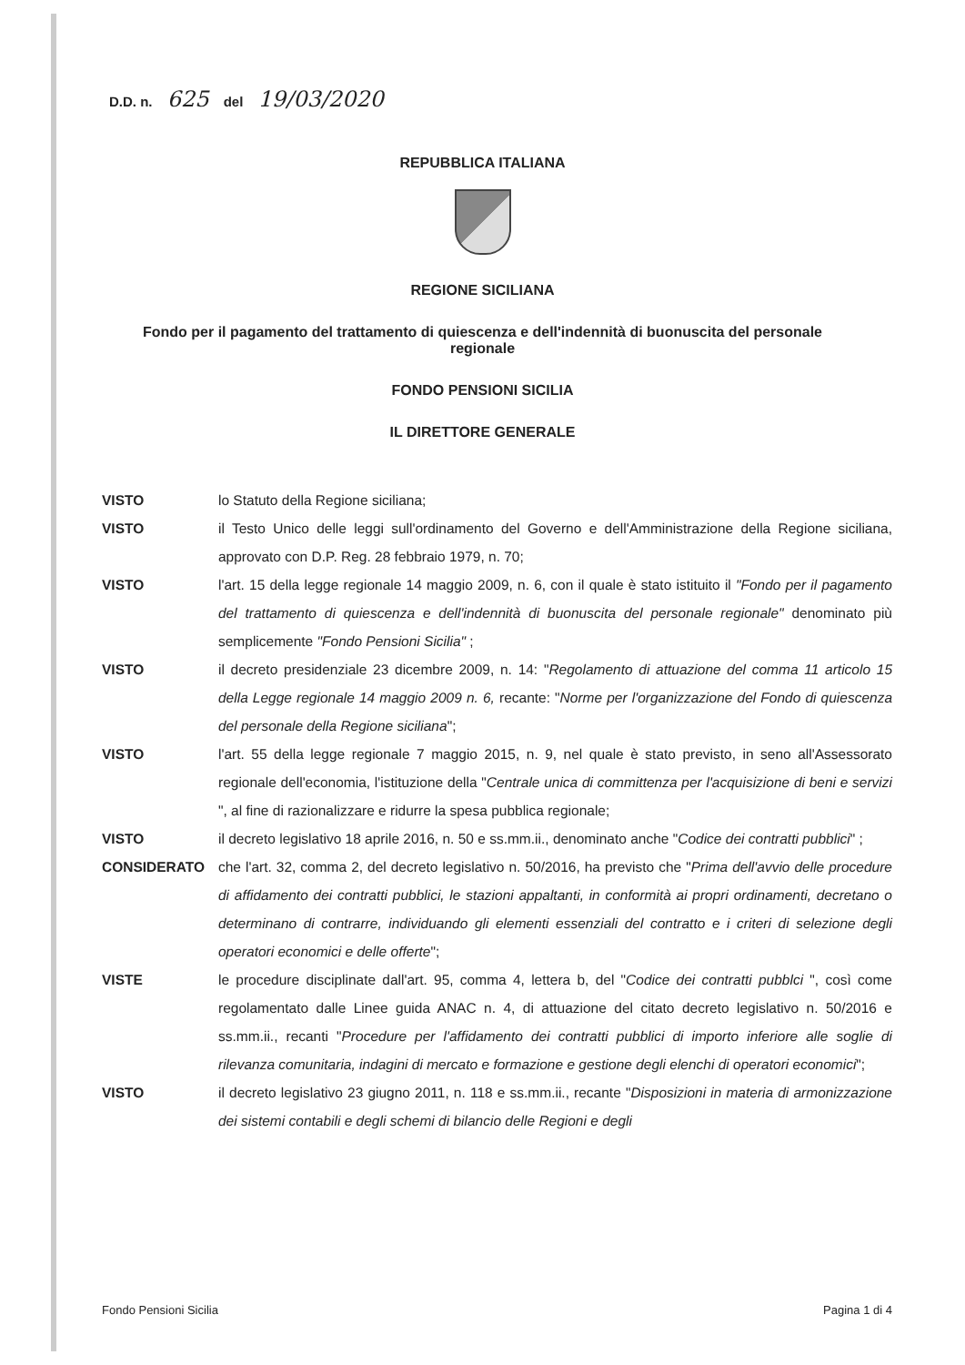D.D. n. 625 del 19/03/2020
REPUBBLICA ITALIANA
REGIONE SICILIANA
Fondo per il pagamento del trattamento di quiescenza e dell'indennità di buonuscita del personale regionale
FONDO PENSIONI SICILIA
IL DIRETTORE GENERALE
VISTO lo Statuto della Regione siciliana;
VISTO il Testo Unico delle leggi sull'ordinamento del Governo e dell'Amministrazione della Regione siciliana, approvato con D.P. Reg. 28 febbraio 1979, n. 70;
VISTO l'art. 15 della legge regionale 14 maggio 2009, n. 6, con il quale è stato istituito il "Fondo per il pagamento del trattamento di quiescenza e dell'indennità di buonuscita del personale regionale" denominato più semplicemente "Fondo Pensioni Sicilia" ;
VISTO il decreto presidenziale 23 dicembre 2009, n. 14: "Regolamento di attuazione del comma 11 articolo 15 della Legge regionale 14 maggio 2009 n. 6, recante: "Norme per l'organizzazione del Fondo di quiescenza del personale della Regione siciliana";
VISTO l'art. 55 della legge regionale 7 maggio 2015, n. 9, nel quale è stato previsto, in seno all'Assessorato regionale dell'economia, l'istituzione della "Centrale unica di committenza per l'acquisizione di beni e servizi ", al fine di razionalizzare e ridurre la spesa pubblica regionale;
VISTO il decreto legislativo 18 aprile 2016, n. 50 e ss.mm.ii., denominato anche "Codice dei contratti pubblici" ;
CONSIDERATO che l'art. 32, comma 2, del decreto legislativo n. 50/2016, ha previsto che "Prima dell'avvio delle procedure di affidamento dei contratti pubblici, le stazioni appaltanti, in conformità ai propri ordinamenti, decretano o determinano di contrarre, individuando gli elementi essenziali del contratto e i criteri di selezione degli operatori economici e delle offerte";
VISTE le procedure disciplinate dall'art. 95, comma 4, lettera b, del "Codice dei contratti pubblci ", così come regolamentato dalle Linee guida ANAC n. 4, di attuazione del citato decreto legislativo n. 50/2016 e ss.mm.ii., recanti "Procedure per l'affidamento dei contratti pubblici di importo inferiore alle soglie di rilevanza comunitaria, indagini di mercato e formazione e gestione degli elenchi di operatori economici";
VISTO il decreto legislativo 23 giugno 2011, n. 118 e ss.mm.ii., recante "Disposizioni in materia di armonizzazione dei sistemi contabili e degli schemi di bilancio delle Regioni e degli
Fondo Pensioni Sicilia Pagina 1 di 4